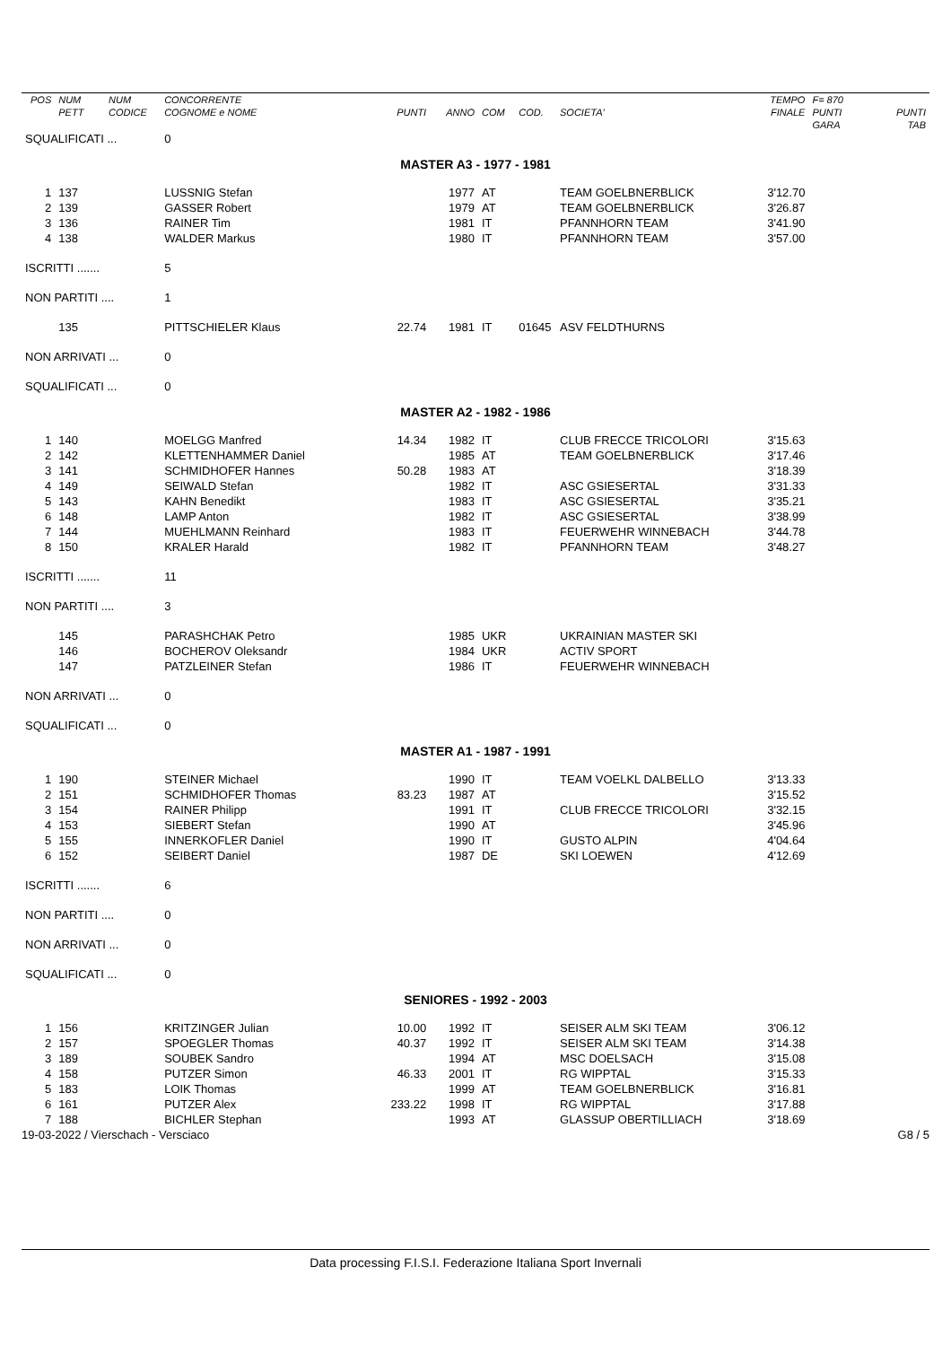| POS | NUM PETT | NUM CODICE | CONCORRENTE COGNOME e NOME | PUNTI | ANNO | COM | COD. | SOCIETA' | TEMPO FINALE | F= 870 PUNTI GARA | PUNTI TAB |
| --- | --- | --- | --- | --- | --- | --- | --- | --- | --- | --- | --- |
| SQUALIFICATI ... | | | 0 | | | | | | | | |
| MASTER A3 - 1977 - 1981 | | | | | | | | | | | |
| 1 | 137 | | LUSSNIG Stefan | | 1977 | AT | | TEAM GOELBNERBLICK | 3'12.70 | | |
| 2 | 139 | | GASSER Robert | | 1979 | AT | | TEAM GOELBNERBLICK | 3'26.87 | | |
| 3 | 136 | | RAINER Tim | | 1981 | IT | | PFANNHORN TEAM | 3'41.90 | | |
| 4 | 138 | | WALDER Markus | | 1980 | IT | | PFANNHORN TEAM | 3'57.00 | | |
| ISCRITTI ....... | | | 5 | | | | | | | | |
| NON PARTITI .... | | | 1 | | | | | | | | |
| | 135 | | PITTSCHIELER Klaus | 22.74 | 1981 | IT | 01645 | ASV FELDTHURNS | | | |
| NON ARRIVATI ... | | | 0 | | | | | | | | |
| SQUALIFICATI ... | | | 0 | | | | | | | | |
| MASTER A2 - 1982 - 1986 | | | | | | | | | | | |
| 1 | 140 | | MOELGG Manfred | 14.34 | 1982 | IT | | CLUB FRECCE TRICOLORI | 3'15.63 | | |
| 2 | 142 | | KLETTENHAMMER Daniel | | 1985 | AT | | TEAM GOELBNERBLICK | 3'17.46 | | |
| 3 | 141 | | SCHMIDHOFER Hannes | 50.28 | 1983 | AT | | | 3'18.39 | | |
| 4 | 149 | | SEIWALD Stefan | | 1982 | IT | | ASC GSIESERTAL | 3'31.33 | | |
| 5 | 143 | | KAHN Benedikt | | 1983 | IT | | ASC GSIESERTAL | 3'35.21 | | |
| 6 | 148 | | LAMP Anton | | 1982 | IT | | ASC GSIESERTAL | 3'38.99 | | |
| 7 | 144 | | MUEHLMANN Reinhard | | 1983 | IT | | FEUERWEHR WINNEBACH | 3'44.78 | | |
| 8 | 150 | | KRALER Harald | | 1982 | IT | | PFANNHORN TEAM | 3'48.27 | | |
| ISCRITTI ....... | | | 11 | | | | | | | | |
| NON PARTITI .... | | | 3 | | | | | | | | |
| | 145 | | PARASHCHAK Petro | | 1985 | UKR | | UKRAINIAN MASTER SKI | | | |
| | 146 | | BOCHEROV Oleksandr | | 1984 | UKR | | ACTIV SPORT | | | |
| | 147 | | PATZLEINER Stefan | | 1986 | IT | | FEUERWEHR WINNEBACH | | | |
| NON ARRIVATI ... | | | 0 | | | | | | | | |
| SQUALIFICATI ... | | | 0 | | | | | | | | |
| MASTER A1 - 1987 - 1991 | | | | | | | | | | | |
| 1 | 190 | | STEINER Michael | | 1990 | IT | | TEAM VOELKL DALBELLO | 3'13.33 | | |
| 2 | 151 | | SCHMIDHOFER Thomas | 83.23 | 1987 | AT | | | 3'15.52 | | |
| 3 | 154 | | RAINER Philipp | | 1991 | IT | | CLUB FRECCE TRICOLORI | 3'32.15 | | |
| 4 | 153 | | SIEBERT Stefan | | 1990 | AT | | | 3'45.96 | | |
| 5 | 155 | | INNERKOFLER Daniel | | 1990 | IT | | GUSTO ALPIN | 4'04.64 | | |
| 6 | 152 | | SEIBERT Daniel | | 1987 | DE | | SKI LOEWEN | 4'12.69 | | |
| ISCRITTI ....... | | | 6 | | | | | | | | |
| NON PARTITI .... | | | 0 | | | | | | | | |
| NON ARRIVATI ... | | | 0 | | | | | | | | |
| SQUALIFICATI ... | | | 0 | | | | | | | | |
| SENIORES - 1992 - 2003 | | | | | | | | | | | |
| 1 | 156 | | KRITZINGER Julian | 10.00 | 1992 | IT | | SEISER ALM SKI TEAM | 3'06.12 | | |
| 2 | 157 | | SPOEGLER Thomas | 40.37 | 1992 | IT | | SEISER ALM SKI TEAM | 3'14.38 | | |
| 3 | 189 | | SOUBEK Sandro | | 1994 | AT | | MSC DOELSACH | 3'15.08 | | |
| 4 | 158 | | PUTZER Simon | 46.33 | 2001 | IT | | RG WIPPTAL | 3'15.33 | | |
| 5 | 183 | | LOIK Thomas | | 1999 | AT | | TEAM GOELBNERBLICK | 3'16.81 | | |
| 6 | 161 | | PUTZER Alex | 233.22 | 1998 | IT | | RG WIPPTAL | 3'17.88 | | |
| 7 | 188 | | BICHLER Stephan | | 1993 | AT | | GLASSUP OBERTILLIACH | 3'18.69 | | |
19-03-2022 / Vierschach - Versciaco G8 / 5
Data processing F.I.S.I. Federazione Italiana Sport Invernali